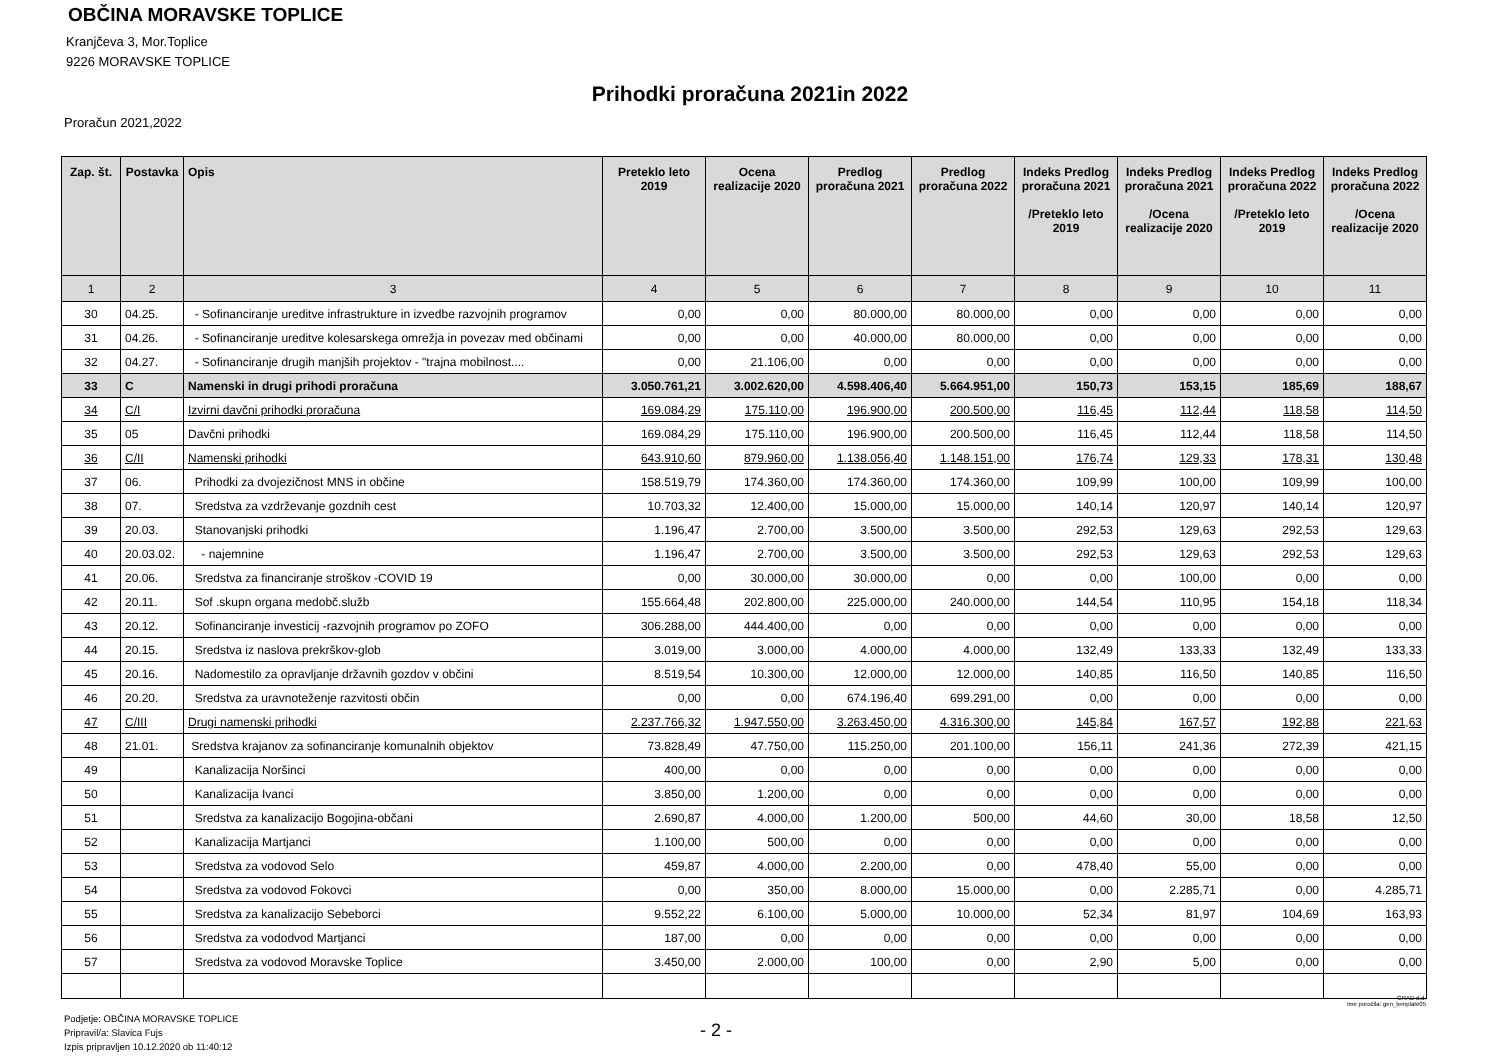OBČINA MORAVSKE TOPLICE
Kranjčeva 3, Mor.Toplice
9226 MORAVSKE TOPLICE
Prihodki proračuna 2021in 2022
Proračun 2021,2022
| Zap. št. | Postavka | Opis | Preteklo leto 2019 | Ocena realizacije 2020 | Predlog proračuna 2021 | Predlog proračuna 2022 | Indeks Predlog proračuna 2021 /Preteklo leto 2019 | Indeks Predlog proračuna 2021 /Ocena realizacije 2020 | Indeks Predlog proračuna 2022 /Preteklo leto 2019 | Indeks Predlog proračuna 2022 /Ocena realizacije 2020 |
| --- | --- | --- | --- | --- | --- | --- | --- | --- | --- | --- |
| 1 | 2 | 3 | 4 | 5 | 6 | 7 | 8 | 9 | 10 | 11 |
| 30 | 04.25. | - Sofinanciranje ureditve infrastrukture in izvedbe razvojnih programov | 0,00 | 0,00 | 80.000,00 | 80.000,00 | 0,00 | 0,00 | 0,00 | 0,00 |
| 31 | 04.26. | - Sofinanciranje ureditve kolesarskega omrežja in povezav med občinami | 0,00 | 0,00 | 40.000,00 | 80.000,00 | 0,00 | 0,00 | 0,00 | 0,00 |
| 32 | 04.27. | - Sofinanciranje drugih manjših projektov - "trajna mobilnost.... | 0,00 | 21.106,00 | 0,00 | 0,00 | 0,00 | 0,00 | 0,00 | 0,00 |
| 33 | C | Namenski in drugi prihodi proračuna | 3.050.761,21 | 3.002.620,00 | 4.598.406,40 | 5.664.951,00 | 150,73 | 153,15 | 185,69 | 188,67 |
| 34 | C/I | Izvirni davčni prihodki proračuna | 169.084,29 | 175.110,00 | 196.900,00 | 200.500,00 | 116,45 | 112,44 | 118,58 | 114,50 |
| 35 | 05 | Davčni prihodki | 169.084,29 | 175.110,00 | 196.900,00 | 200.500,00 | 116,45 | 112,44 | 118,58 | 114,50 |
| 36 | C/II | Namenski prihodki | 643.910,60 | 879.960,00 | 1.138.056,40 | 1.148.151,00 | 176,74 | 129,33 | 178,31 | 130,48 |
| 37 | 06. | Prihodki za dvojezičnost MNS in občine | 158.519,79 | 174.360,00 | 174.360,00 | 174.360,00 | 109,99 | 100,00 | 109,99 | 100,00 |
| 38 | 07. | Sredstva za vzdrževanje gozdnih cest | 10.703,32 | 12.400,00 | 15.000,00 | 15.000,00 | 140,14 | 120,97 | 140,14 | 120,97 |
| 39 | 20.03. | Stanovanjski prihodki | 1.196,47 | 2.700,00 | 3.500,00 | 3.500,00 | 292,53 | 129,63 | 292,53 | 129,63 |
| 40 | 20.03.02. | - najemnine | 1.196,47 | 2.700,00 | 3.500,00 | 3.500,00 | 292,53 | 129,63 | 292,53 | 129,63 |
| 41 | 20.06. | Sredstva za financiranje stroškov -COVID 19 | 0,00 | 30.000,00 | 30.000,00 | 0,00 | 0,00 | 100,00 | 0,00 | 0,00 |
| 42 | 20.11. | Sof .skupn organa medobč.služb | 155.664,48 | 202.800,00 | 225.000,00 | 240.000,00 | 144,54 | 110,95 | 154,18 | 118,34 |
| 43 | 20.12. | Sofinanciranje investicij -razvojnih programov po ZOFO | 306.288,00 | 444.400,00 | 0,00 | 0,00 | 0,00 | 0,00 | 0,00 | 0,00 |
| 44 | 20.15. | Sredstva iz naslova prekrškov-glob | 3.019,00 | 3.000,00 | 4.000,00 | 4.000,00 | 132,49 | 133,33 | 132,49 | 133,33 |
| 45 | 20.16. | Nadomestilo za opravljanje državnih gozdov v občini | 8.519,54 | 10.300,00 | 12.000,00 | 12.000,00 | 140,85 | 116,50 | 140,85 | 116,50 |
| 46 | 20.20. | Sredstva za uravnoteženje razvitosti občin | 0,00 | 0,00 | 674.196,40 | 699.291,00 | 0,00 | 0,00 | 0,00 | 0,00 |
| 47 | C/III | Drugi namenski prihodki | 2.237.766,32 | 1.947.550,00 | 3.263.450,00 | 4.316.300,00 | 145,84 | 167,57 | 192,88 | 221,63 |
| 48 | 21.01. | Sredstva krajanov za sofinanciranje komunalnih objektov | 73.828,49 | 47.750,00 | 115.250,00 | 201.100,00 | 156,11 | 241,36 | 272,39 | 421,15 |
| 49 | | Kanalizacija Noršinci | 400,00 | 0,00 | 0,00 | 0,00 | 0,00 | 0,00 | 0,00 | 0,00 |
| 50 | | Kanalizacija Ivanci | 3.850,00 | 1.200,00 | 0,00 | 0,00 | 0,00 | 0,00 | 0,00 | 0,00 |
| 51 | | Sredstva za kanalizacijo Bogojina-občani | 2.690,87 | 4.000,00 | 1.200,00 | 500,00 | 44,60 | 30,00 | 18,58 | 12,50 |
| 52 | | Kanalizacija Martjanci | 1.100,00 | 500,00 | 0,00 | 0,00 | 0,00 | 0,00 | 0,00 | 0,00 |
| 53 | | Sredstva za vodovod Selo | 459,87 | 4.000,00 | 2.200,00 | 0,00 | 478,40 | 55,00 | 0,00 | 0,00 |
| 54 | | Sredstva za vodovod Fokovci | 0,00 | 350,00 | 8.000,00 | 15.000,00 | 0,00 | 2.285,71 | 0,00 | 4.285,71 |
| 55 | | Sredstva za kanalizacijo Sebeborci | 9.552,22 | 6.100,00 | 5.000,00 | 10.000,00 | 52,34 | 81,97 | 104,69 | 163,93 |
| 56 | | Sredstva za vododvod Martjanci | 187,00 | 0,00 | 0,00 | 0,00 | 0,00 | 0,00 | 0,00 | 0,00 |
| 57 | | Sredstva za vodovod Moravske Toplice | 3.450,00 | 2.000,00 | 100,00 | 0,00 | 2,90 | 5,00 | 0,00 | 0,00 |
GRAD d.d.
Ime poročila: gen_template05
Podjetje: OBČINA MORAVSKE TOPLICE
Pripravil/a: Slavica Fujs
Izpis pripravljen 10.12.2020 ob 11:40:12
- 2 -